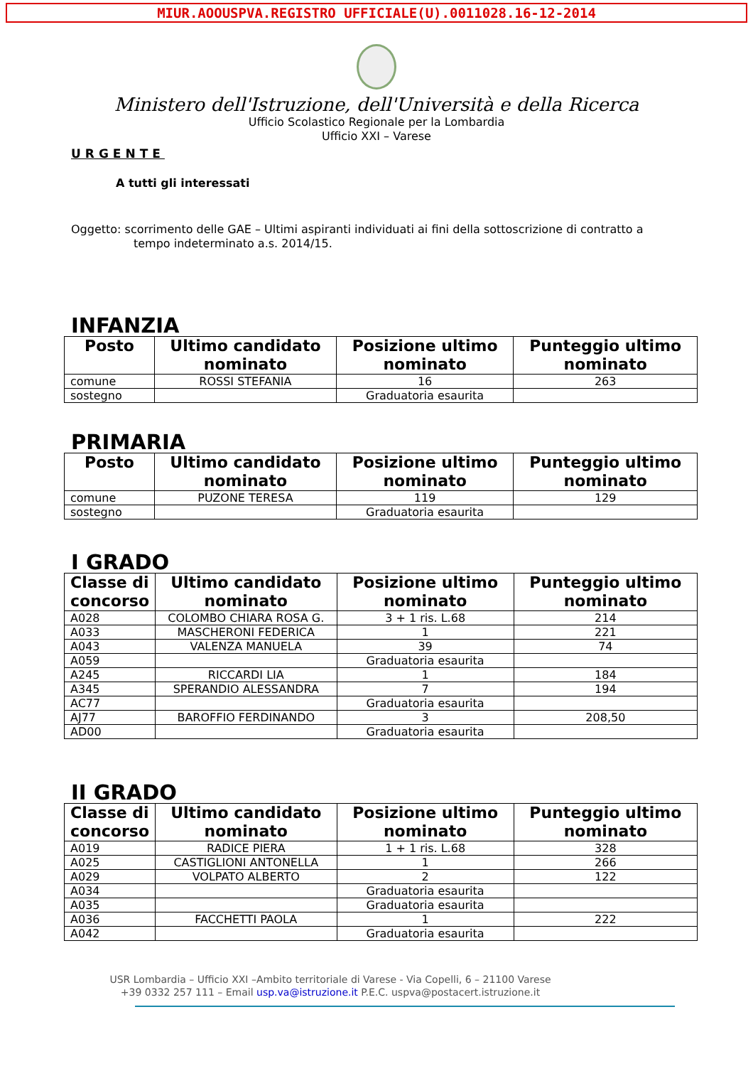MIUR.AOOUSPVA.REGISTRO UFFICIALE(U).0011028.16-12-2014
Ministero dell'Istruzione, dell'Università e della Ricerca
Ufficio Scolastico Regionale per la Lombardia
Ufficio XXI – Varese
URGENTE
A tutti gli interessati
Oggetto: scorrimento delle GAE – Ultimi aspiranti individuati ai fini della sottoscrizione di contratto a
tempo indeterminato a.s. 2014/15.
INFANZIA
| Posto | Ultimo candidato nominato | Posizione ultimo nominato | Punteggio ultimo nominato |
| --- | --- | --- | --- |
| comune | ROSSI STEFANIA | 16 | 263 |
| sostegno | | Graduatoria esaurita | |
PRIMARIA
| Posto | Ultimo candidato nominato | Posizione ultimo nominato | Punteggio ultimo nominato |
| --- | --- | --- | --- |
| comune | PUZONE TERESA | 119 | 129 |
| sostegno | | Graduatoria esaurita | |
I GRADO
| Classe di concorso | Ultimo candidato nominato | Posizione ultimo nominato | Punteggio ultimo nominato |
| --- | --- | --- | --- |
| A028 | COLOMBO CHIARA ROSA G. | 3 + 1 ris. L.68 | 214 |
| A033 | MASCHERONI FEDERICA | 1 | 221 |
| A043 | VALENZA MANUELA | 39 | 74 |
| A059 | | Graduatoria esaurita | |
| A245 | RICCARDI LIA | 1 | 184 |
| A345 | SPERANDIO ALESSANDRA | 7 | 194 |
| AC77 | | Graduatoria esaurita | |
| AJ77 | BAROFFIO FERDINANDO | 3 | 208,50 |
| AD00 | | Graduatoria esaurita | |
II GRADO
| Classe di concorso | Ultimo candidato nominato | Posizione ultimo nominato | Punteggio ultimo nominato |
| --- | --- | --- | --- |
| A019 | RADICE PIERA | 1 + 1 ris. L.68 | 328 |
| A025 | CASTIGLIONI ANTONELLA | 1 | 266 |
| A029 | VOLPATO ALBERTO | 2 | 122 |
| A034 | | Graduatoria esaurita | |
| A035 | | Graduatoria esaurita | |
| A036 | FACCHETTI PAOLA | 1 | 222 |
| A042 | | Graduatoria esaurita | |
USR Lombardia – Ufficio XXI –Ambito territoriale di Varese - Via Copelli, 6 – 21100 Varese
+39 0332 257 111 – Email usp.va@istruzione.it P.E.C. uspva@postacert.istruzione.it